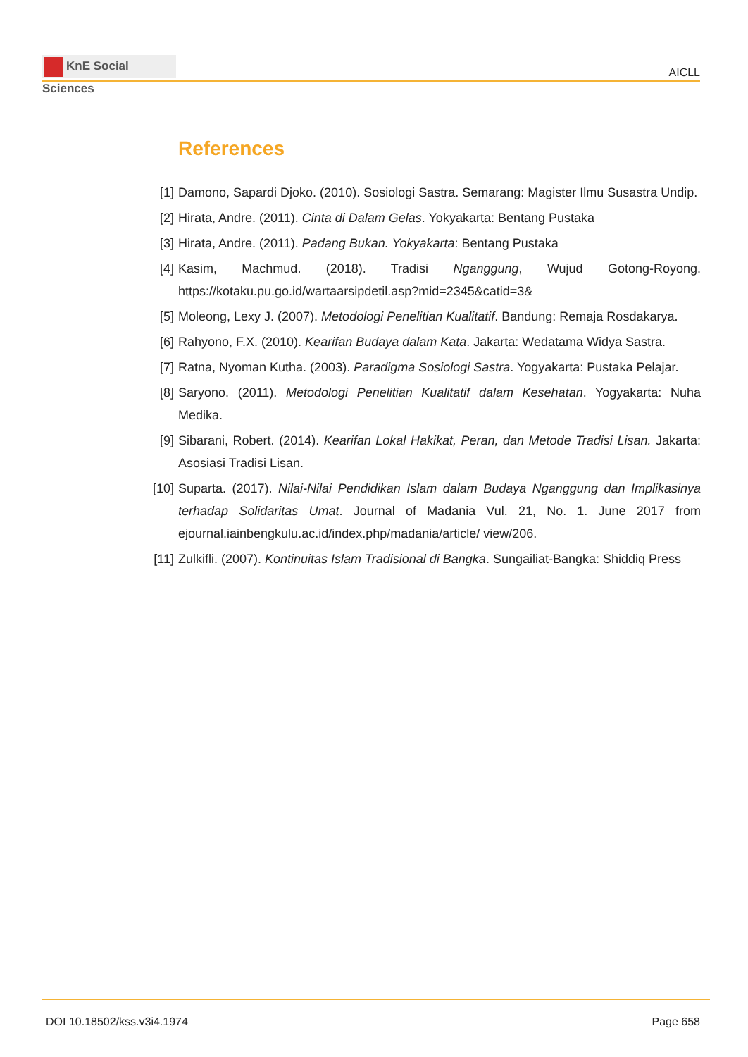KnE Social Sciences
AICLL
References
[1] Damono, Sapardi Djoko. (2010). Sosiologi Sastra. Semarang: Magister Ilmu Susastra Undip.
[2] Hirata, Andre. (2011). Cinta di Dalam Gelas. Yokyakarta: Bentang Pustaka
[3] Hirata, Andre. (2011). Padang Bukan. Yokyakarta: Bentang Pustaka
[4] Kasim, Machmud. (2018). Tradisi Nganggung, Wujud Gotong-Royong. https://kotaku.pu.go.id/wartaarsipdetil.asp?mid=2345&catid=3&
[5] Moleong, Lexy J. (2007). Metodologi Penelitian Kualitatif. Bandung: Remaja Rosdakarya.
[6] Rahyono, F.X. (2010). Kearifan Budaya dalam Kata. Jakarta: Wedatama Widya Sastra.
[7] Ratna, Nyoman Kutha. (2003). Paradigma Sosiologi Sastra. Yogyakarta: Pustaka Pelajar.
[8] Saryono. (2011). Metodologi Penelitian Kualitatif dalam Kesehatan. Yogyakarta: Nuha Medika.
[9] Sibarani, Robert. (2014). Kearifan Lokal Hakikat, Peran, dan Metode Tradisi Lisan. Jakarta: Asosiasi Tradisi Lisan.
[10] Suparta. (2017). Nilai-Nilai Pendidikan Islam dalam Budaya Nganggung dan Implikasinya terhadap Solidaritas Umat. Journal of Madania Vul. 21, No. 1. June 2017 from ejournal.iainbengkulu.ac.id/index.php/madania/article/ view/206.
[11] Zulkifli. (2007). Kontinuitas Islam Tradisional di Bangka. Sungailiat-Bangka: Shiddiq Press
DOI 10.18502/kss.v3i4.1974 Page 658